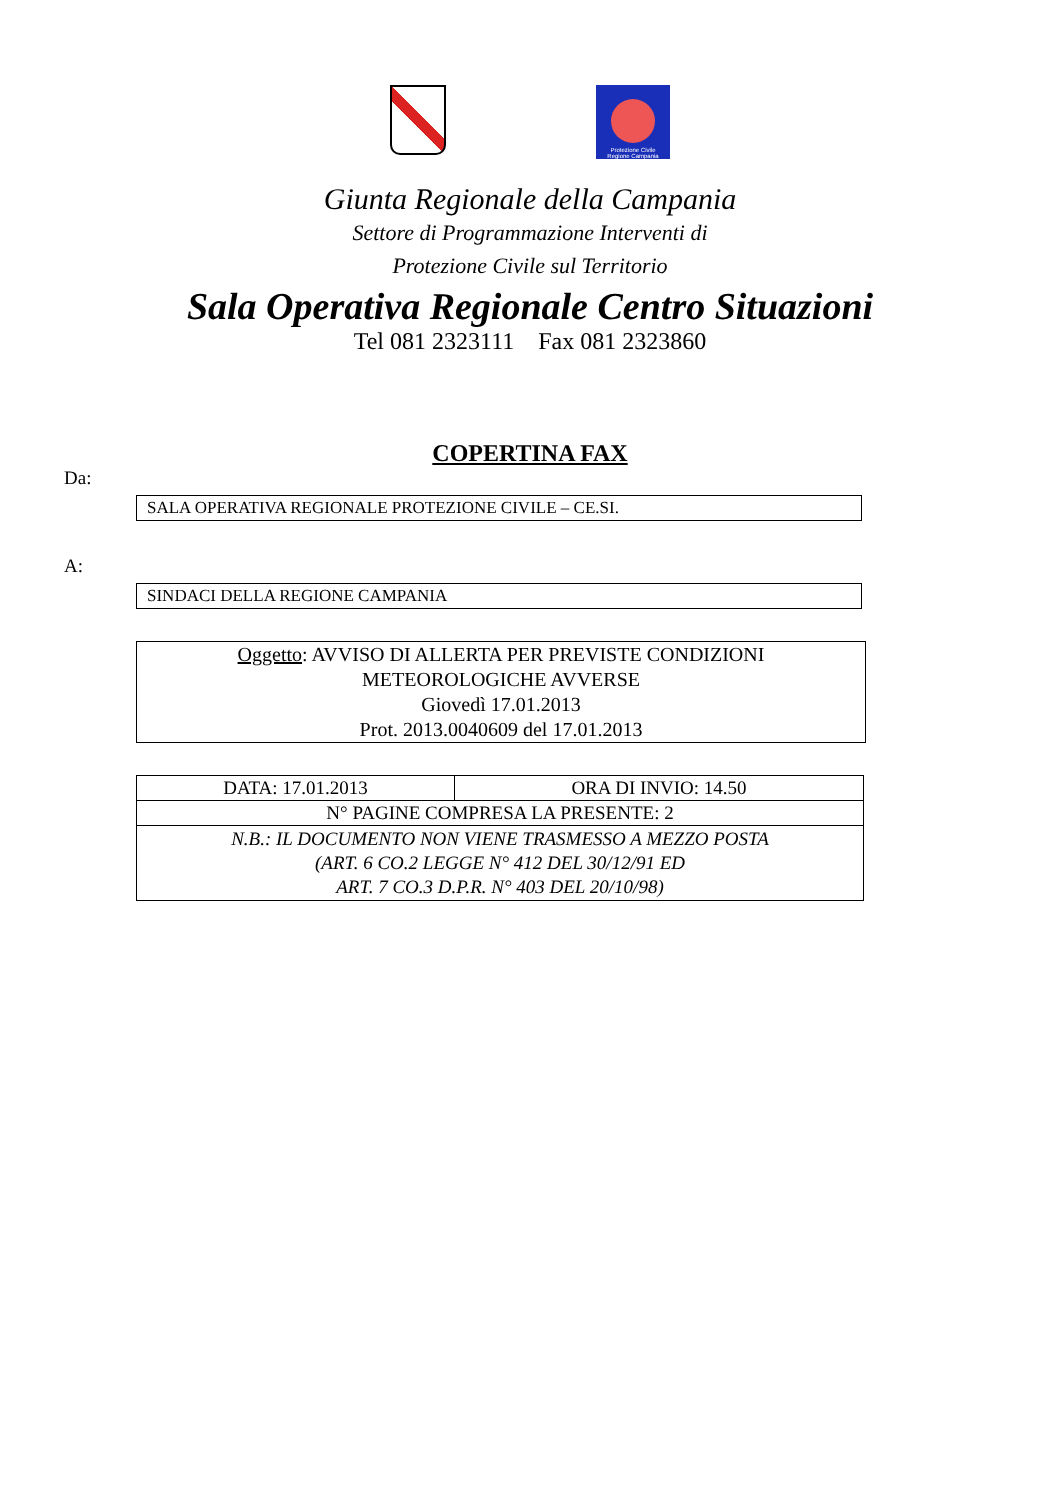Protezione Civile
Regione Campania
Giunta Regionale della Campania
Settore di Programmazione Interventi di
Protezione Civile sul Territorio
Sala Operativa Regionale Centro Situazioni
Tel 081 2323111 Fax 081 2323860
COPERTINA FAX
Da:
SALA OPERATIVA REGIONALE PROTEZIONE CIVILE – CE.SI.
A:
SINDACI DELLA REGIONE CAMPANIA
Oggetto: AVVISO DI ALLERTA PER PREVISTE CONDIZIONI
METEOROLOGICHE AVVERSE
Giovedì 17.01.2013
Prot. 2013.0040609 del 17.01.2013
| DATA: 17.01.2013 | ORA DI INVIO: 14.50 |
| N° PAGINE COMPRESA LA PRESENTE: 2 | |
| N.B.: IL DOCUMENTO NON VIENE TRASMESSO A MEZZO POSTA (ART. 6 CO.2 LEGGE N° 412 DEL 30/12/91 ED ART. 7 CO.3 D.P.R. N° 403 DEL 20/10/98) | |